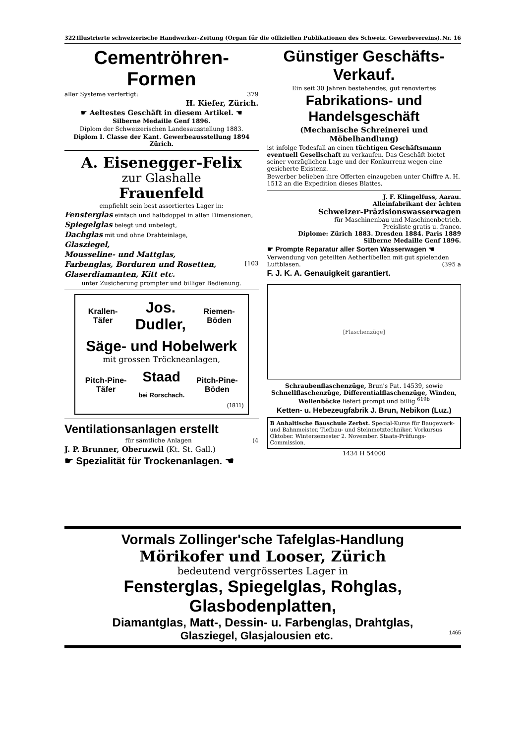322 Illustrierte schweizerische Handwerker-Zeitung (Organ für die offiziellen Publikationen des Schweiz. Gewerbevereins). Nr. 16
Cementröhren-Formen
aller Systeme verfertigt: 379
H. Kiefer, Zürich.
☛ Aeltestes Geschäft in diesem Artikel. ☚
Silberne Medaille Genf 1896.
Diplom der Schweizerischen Landesausstellung 1883.
Diplom I. Classe der Kant. Gewerbeausstellung 1894 Zürich.
A. Eisenegger-Felix
zur Glashalle
Frauenfeld
empfiehlt sein best assortiertes Lager in:
Fensterglas einfach und halbdoppel in allen Dimensionen,
Spiegelglas belegt und unbelegt,
Dachglas mit und ohne Drahteinlage,
Glasziegel,
Mousseline- und Mattglas,
Farbenglas, Borduren und Rosetten, [103
Glaserdiamanten, Kitt etc.
unter Zusicherung prompter und billiger Bedienung.
Krallen-
Täfer Jos.
Dudler, Riemen-
Böden
Säge- und Hobelwerk
mit grossen Tröckneanlagen,
Pitch-Pine-
Täfer Staad
bei Rorschach. Pitch-Pine-
Böden
(1811)
Ventilationsanlagen erstellt
für sämtliche Anlagen (4
J. P. Brunner, Oberuzwil (Kt. St. Gall.)
☛ Spezialität für Trockenanlagen. ☚
Günstiger Geschäfts-Verkauf.
Ein seit 30 Jahren bestehendes, gut renoviertes
Fabrikations- und Handelsgeschäft
(Mechanische Schreinerei und Möbelhandlung)
ist infolge Todesfall an einen tüchtigen Geschäftsmann eventuell Gesellschaft zu verkaufen. Das Geschäft bietet seiner vorzüglichen Lage und der Konkurrenz wegen eine gesicherte Existenz.
Bewerber belieben ihre Offerten einzugeben unter Chiffre A. H. 1512 an die Expedition dieses Blattes.
J. F. Klingelfuss, Aarau.
Alleinfabrikant der ächten
Schweizer-Präzisionswasserwagen
für Maschinenbau und Maschinenbetrieb.
Preisliste gratis u. franco.
Diplome: Zürich 1883. Dresden 1884. Paris 1889
Silberne Medaille Genf 1896.
☛ Prompte Reparatur aller Sorten Wasserwagen ☚
Verwendung von geteilten Aetherlibellen mit gut spielenden Luftblasen. (395 a
F. J. K. A. Genauigkeit garantiert.
[Flaschenzüge]
Schraubenflaschenzüge, Brun's Pat. 14539, sowie Schnellflaschenzüge, Differentialflaschenzüge, Winden, Wellenböcke liefert prompt und billig <sup>619b</sup>
Ketten- u. Hebezeugfabrik J. Brun, Nebikon (Luz.)
B Anhaltische Bauschule Zerbst. Special-Kurse für Baugewerk- und Bahnmeister, Tiefbau- und Steinmetztechniker. Vorkursus Oktober. Wintersemester 2. November. Staats-Prüfungs-Commission.
1434 H 54000
Vormals Zollinger'sche Tafelglas-Handlung
Mörikofer und Looser, Zürich
bedeutend vergrössertes Lager in
Fensterglas, Spiegelglas, Rohglas, Glasbodenplatten,
Diamantglas, Matt-, Dessin- u. Farbenglas, Drahtglas,
Glasziegel, Glasjalousien etc. 1465